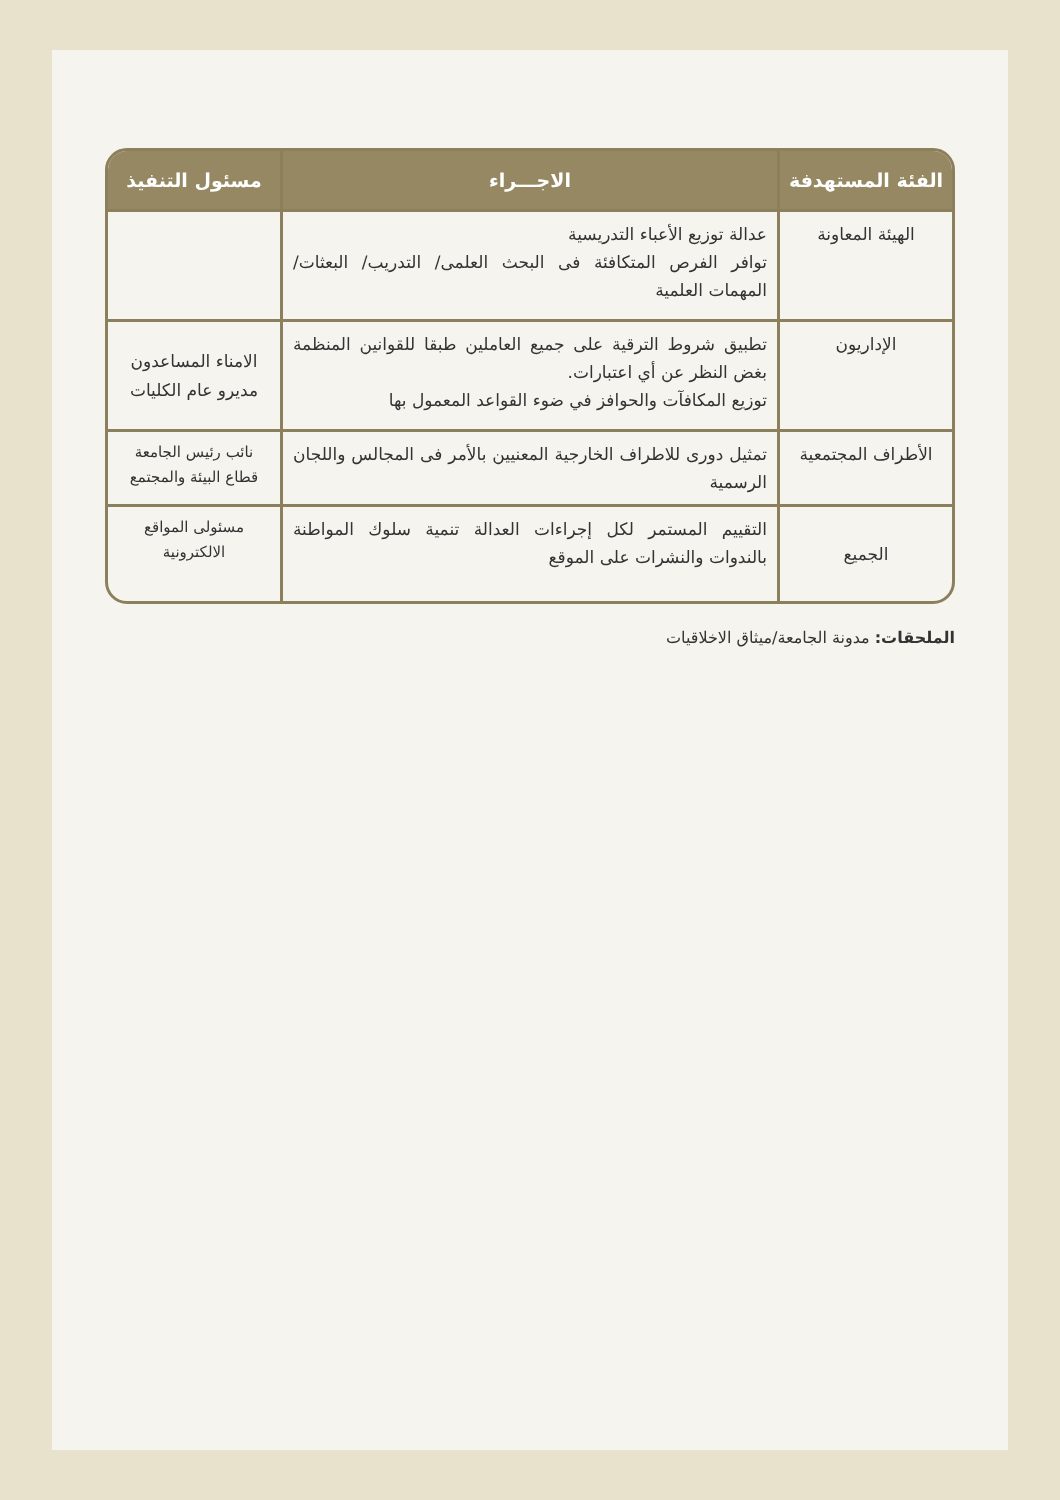| الفئة المستهدفة | الاجـــراء | مسئول التنفيذ |
| --- | --- | --- |
| الهيئة المعاونة | عدالة توزيع الأعباء التدريسية توافر الفرص المتكافئة فى البحث العلمى/ التدريب/ البعثات/المهمات العلمية | |
| الإداريون | تطبيق شروط الترقية على جميع العاملين طبقا للقوانين المنظمة بغض النظر عن أي اعتبارات. توزيع المكافآت والحوافز في ضوء القواعد المعمول بها | الامناء المساعدون مديرو عام الكليات |
| الأطراف المجتمعية | تمثيل دورى للاطراف الخارجية المعنيين بالأمر فى المجالس واللجان الرسمية | نائب رئيس الجامعة قطاع البيئة والمجتمع |
| الجميع | التقييم المستمر لكل إجراءات العدالة تنمية سلوك المواطنة بالندوات والنشرات على الموقع | مسئولى المواقع الالكترونية |
الملحقات: مدونة الجامعة/ميثاق الاخلاقيات